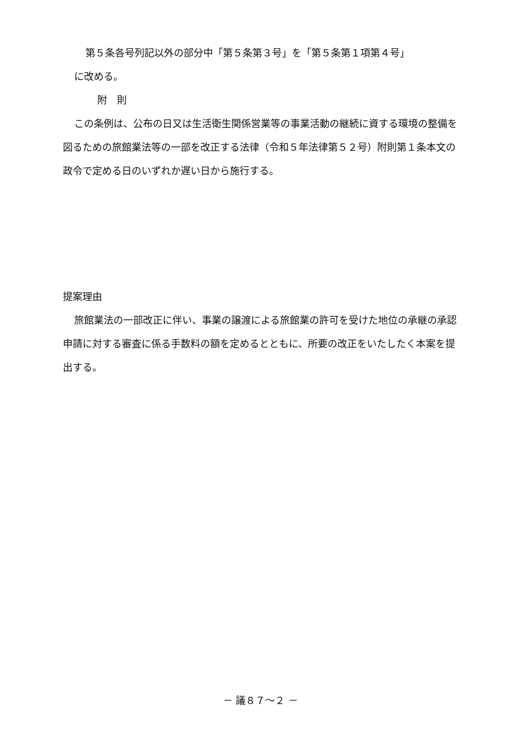第５条各号列記以外の部分中「第５条第３号」を「第５条第１項第４号」
に改める。
附　則
この条例は、公布の日又は生活衛生関係営業等の事業活動の継続に資する環境の整備を図るための旅館業法等の一部を改正する法律（令和５年法律第５２号）附則第１条本文の政令で定める日のいずれか遅い日から施行する。
提案理由
旅館業法の一部改正に伴い、事業の譲渡による旅館業の許可を受けた地位の承継の承認申請に対する審査に係る手数料の額を定めるとともに、所要の改正をいたしたく本案を提出する。
－ 議８７～２ －